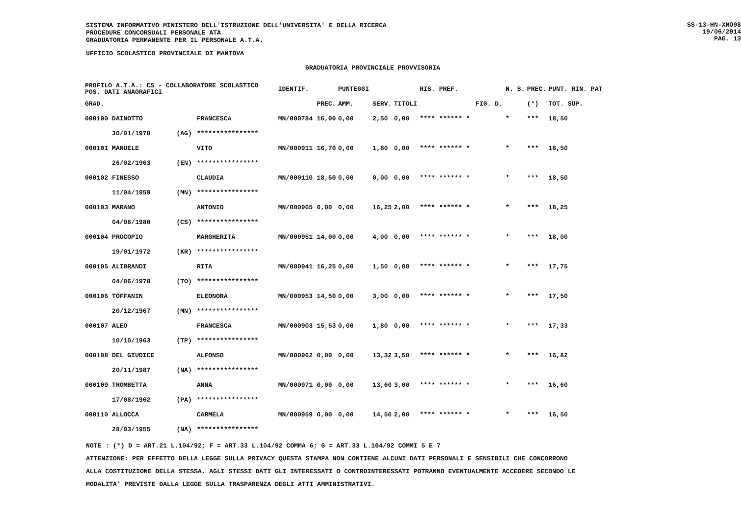SISTEMA INFORMATIVO MINISTERO DELL'ISTRUZIONE DELL'UNIVERSITA' E DELLA RICERCA
PROCEDURE CONCORSUALI PERSONALE ATA
GRADUATORIA PERMANENTE PER IL PERSONALE A.T.A.
SS-13-HN-XNO98
19/06/2014
PAG. 13
UFFICIO SCOLASTICO PROVINCIALE DI MANTOVA
GRADUATORIA PROVINCIALE PROVVISORIA
| PROFILO A.T.A.: CS - COLLABORATORE SCOLASTICO POS. DATI ANAGRAFICI | | | IDENTIF. | | PUNTEGGI | | | RIS. PREF. | | N. S. | PREC. | PUNT. RIN. PAT |
| --- | --- | --- | --- | --- | --- | --- | --- | --- | --- | --- | --- | --- |
| GRAD. | | | | PREC. | AMM. | SERV. | TITOLI | | FIG. D. | | (*) | TOT. SUP. |
| 000100 DAINOTTO | | FRANCESCA | MN/000784 | 16,00 | 0,00 | 2,50 | 0,00 | **** ****** * | | * | *** | 18,50 |
| 30/01/1978 | (AG) | **************** | | | | | | | | | | |
| 000101 MANUELE | | VITO | MN/000911 | 16,70 | 0,00 | 1,80 | 0,00 | **** ****** * | | * | *** | 18,50 |
| 26/02/1963 | (EN) | **************** | | | | | | | | | | |
| 000102 FINESSO | | CLAUDIA | MN/000110 | 18,50 | 0,00 | 0,00 | 0,00 | **** ****** * | | * | *** | 18,50 |
| 11/04/1959 | (MN) | **************** | | | | | | | | | | |
| 000103 MARANO | | ANTONIO | MN/000965 | 0,00 | 0,00 | 16,25 | 2,00 | **** ****** * | | * | *** | 18,25 |
| 04/08/1980 | (CS) | **************** | | | | | | | | | | |
| 000104 PROCOPIO | | MARGHERITA | MN/000951 | 14,00 | 0,00 | 4,00 | 0,00 | **** ****** * | | * | *** | 18,00 |
| 19/01/1972 | (KR) | **************** | | | | | | | | | | |
| 000105 ALIBRANDI | | RITA | MN/000941 | 16,25 | 0,00 | 1,50 | 0,00 | **** ****** * | | * | *** | 17,75 |
| 04/06/1970 | (TO) | **************** | | | | | | | | | | |
| 000106 TOFFANIN | | ELEONORA | MN/000953 | 14,50 | 0,00 | 3,00 | 0,00 | **** ****** * | | * | *** | 17,50 |
| 20/12/1967 | (MN) | **************** | | | | | | | | | | |
| 000107 ALEO | | FRANCESCA | MN/000903 | 15,53 | 0,00 | 1,80 | 0,00 | **** ****** * | | * | *** | 17,33 |
| 10/10/1963 | (TP) | **************** | | | | | | | | | | |
| 000108 DEL GIUDICE | | ALFONSO | MN/000962 | 0,00 | 0,00 | 13,32 | 3,50 | **** ****** * | | * | *** | 16,82 |
| 20/11/1987 | (NA) | **************** | | | | | | | | | | |
| 000109 TROMBETTA | | ANNA | MN/000971 | 0,00 | 0,00 | 13,60 | 3,00 | **** ****** * | | * | *** | 16,60 |
| 17/08/1962 | (PA) | **************** | | | | | | | | | | |
| 000110 ALLOCCA | | CARMELA | MN/000959 | 0,00 | 0,00 | 14,50 | 2,00 | **** ****** * | | * | *** | 16,50 |
| 28/03/1955 | (NA) | **************** | | | | | | | | | | |
NOTE : (*) D = ART.21 L.104/92; F = ART.33 L.104/92 COMMA 6; G = ART.33 L.104/92 COMMI 5 E 7
ATTENZIONE: PER EFFETTO DELLA LEGGE SULLA PRIVACY QUESTA STAMPA NON CONTIENE ALCUNI DATI PERSONALI E SENSIBILI CHE CONCORRONO
ALLA COSTITUZIONE DELLA STESSA. AGLI STESSI DATI GLI INTERESSATI O CONTROINTERESSATI POTRANNO EVENTUALMENTE ACCEDERE SECONDO LE
MODALITA' PREVISTE DALLA LEGGE SULLA TRASPARENZA DEGLI ATTI AMMINISTRATIVI.